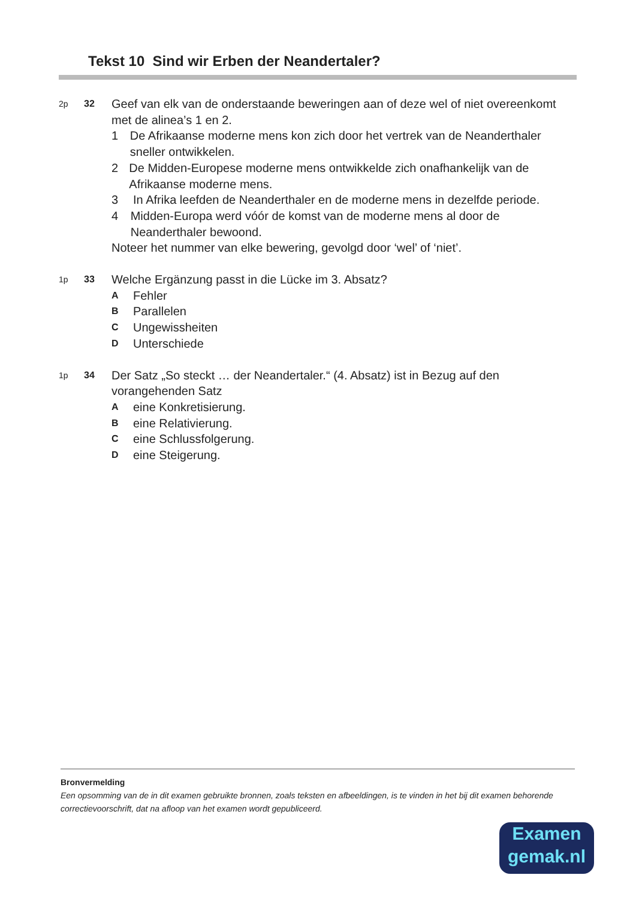Tekst 10 Sind wir Erben der Neandertaler?
2p 32
Geef van elk van de onderstaande beweringen aan of deze wel of niet overeenkomt met de alinea’s 1 en 2.
1 De Afrikaanse moderne mens kon zich door het vertrek van de Neanderthaler sneller ontwikkelen.
2 De Midden-Europese moderne mens ontwikkelde zich onafhankelijk van de Afrikaanse moderne mens.
3 In Afrika leefden de Neanderthaler en de moderne mens in dezelfde periode.
4 Midden-Europa werd vóór de komst van de moderne mens al door de Neanderthaler bewoond.
Noteer het nummer van elke bewering, gevolgd door ‘wel’ of ‘niet’.
1p 33
Welche Ergänzung passt in die Lücke im 3. Absatz?
A
Fehler
B
Parallelen
C
Ungewissheiten
D
Unterschiede
1p 34
Der Satz „So steckt … der Neandertaler.“ (4. Absatz) ist in Bezug auf den vorangehenden Satz
A
eine Konkretisierung.
B
eine Relativierung.
C
eine Schlussfolgerung.
D
eine Steigerung.
Bronvermelding
Een opsomming van de in dit examen gebruikte bronnen, zoals teksten en afbeeldingen, is te vinden in het bij dit examen behorende correctievoorschrift, dat na afloop van het examen wordt gepubliceerd.
Examen
gemak.nl